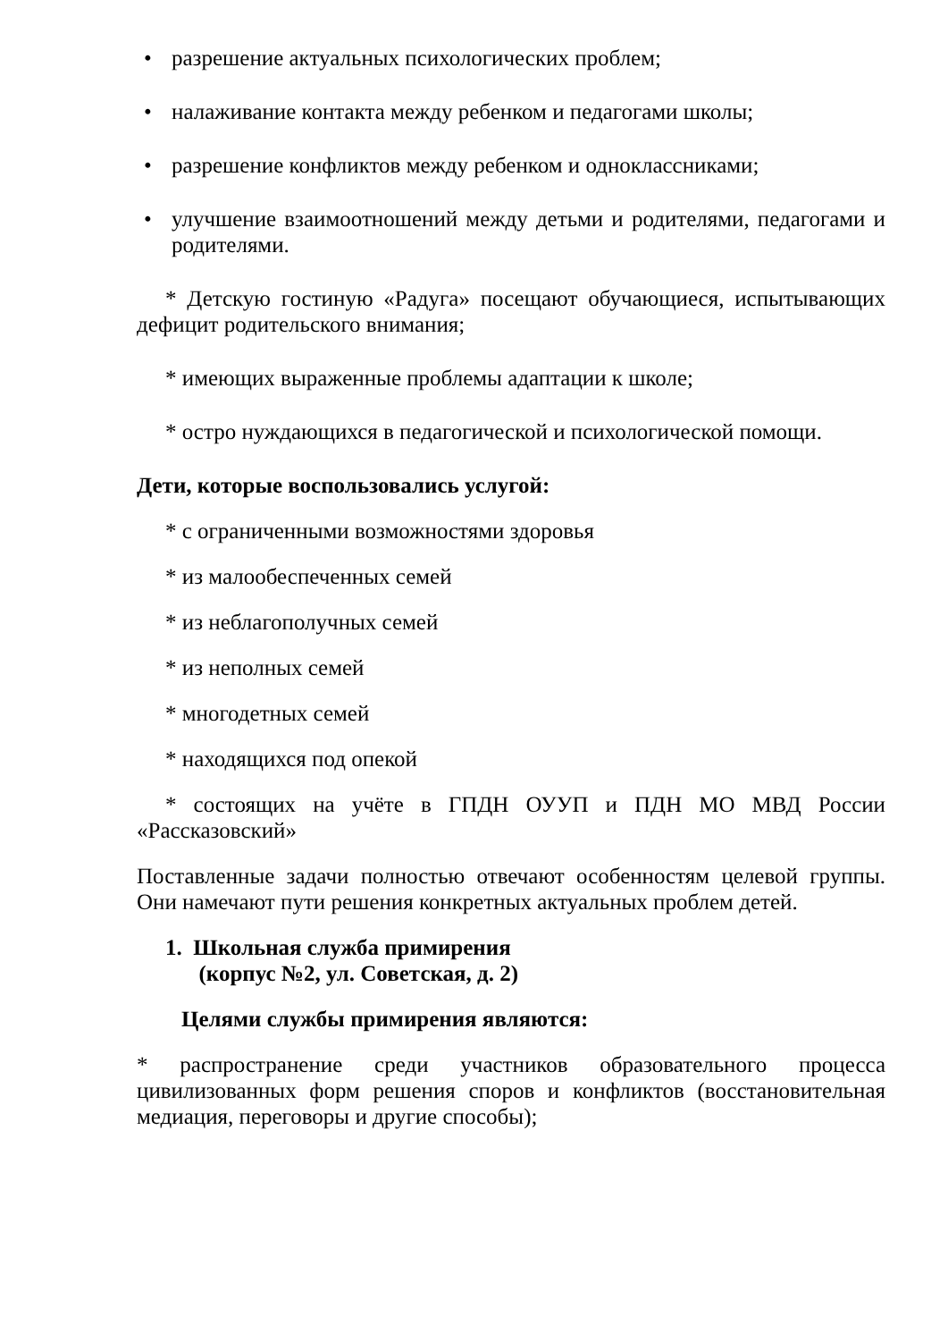• разрешение актуальных психологических проблем;
• налаживание контакта между ребенком и педагогами школы;
• разрешение конфликтов между ребенком и одноклассниками;
• улучшение взаимоотношений между детьми и родителями, педагогами и родителями.
* Детскую гостиную «Радуга» посещают обучающиеся, испытывающих дефицит родительского внимания;
* имеющих выраженные проблемы адаптации к школе;
* остро нуждающихся в педагогической и психологической помощи.
Дети, которые воспользовались услугой:
* с ограниченными возможностями здоровья
* из малообеспеченных семей
* из неблагополучных семей
* из неполных семей
* многодетных семей
* находящихся под опекой
* состоящих на учёте в ГПДН ОУУП и ПДН МО МВД России «Рассказовский»
Поставленные задачи полностью отвечают особенностям целевой группы. Они намечают пути решения конкретных актуальных проблем детей.
1. Школьная служба примирения
(корпус №2, ул. Советская, д. 2)
Целями службы примирения являются:
* распространение среди участников образовательного процесса цивилизованных форм решения споров и конфликтов (восстановительная медиация, переговоры и другие способы);